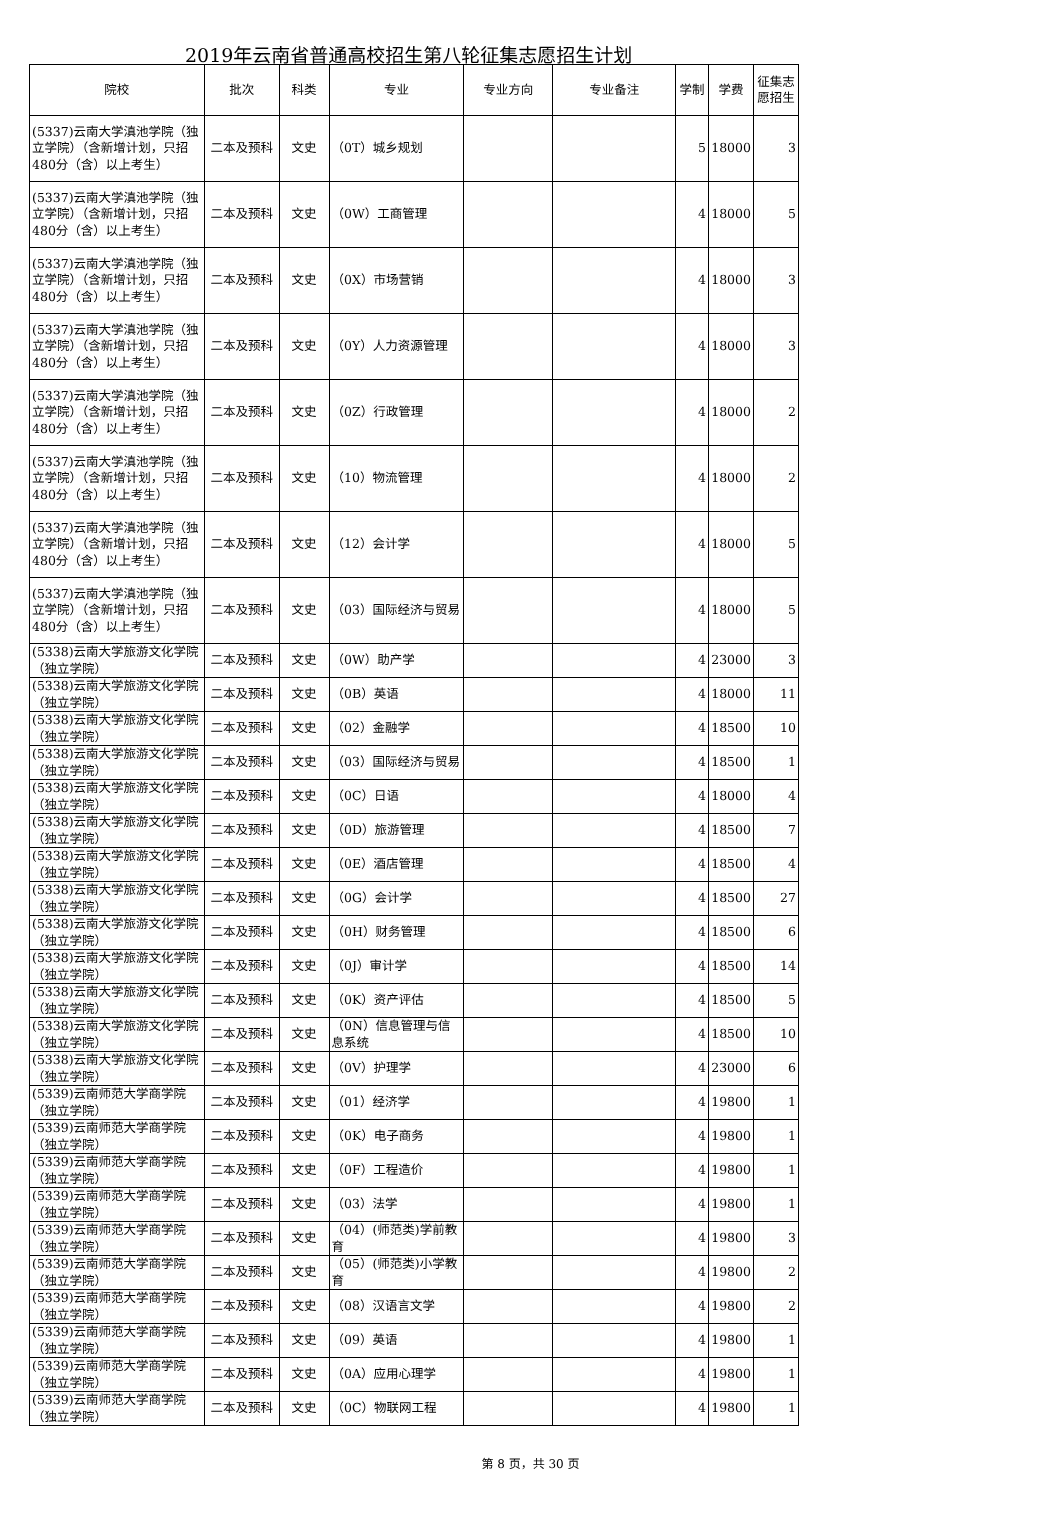2019年云南省普通高校招生第八轮征集志愿招生计划
| 院校 | 批次 | 科类 | 专业 | 专业方向 | 专业备注 | 学制 | 学费 | 征集志愿招生 |
| --- | --- | --- | --- | --- | --- | --- | --- | --- |
| (5337)云南大学滇池学院（独立学院）（含新增计划，只招480分（含）以上考生） | 二本及预科 | 文史 | （0T）城乡规划 | | | 5 | 18000 | 3 |
| (5337)云南大学滇池学院（独立学院）（含新增计划，只招480分（含）以上考生） | 二本及预科 | 文史 | （0W）工商管理 | | | 4 | 18000 | 5 |
| (5337)云南大学滇池学院（独立学院）（含新增计划，只招480分（含）以上考生） | 二本及预科 | 文史 | （0X）市场营销 | | | 4 | 18000 | 3 |
| (5337)云南大学滇池学院（独立学院）（含新增计划，只招480分（含）以上考生） | 二本及预科 | 文史 | （0Y）人力资源管理 | | | 4 | 18000 | 3 |
| (5337)云南大学滇池学院（独立学院）（含新增计划，只招480分（含）以上考生） | 二本及预科 | 文史 | （0Z）行政管理 | | | 4 | 18000 | 2 |
| (5337)云南大学滇池学院（独立学院）（含新增计划，只招480分（含）以上考生） | 二本及预科 | 文史 | （10）物流管理 | | | 4 | 18000 | 2 |
| (5337)云南大学滇池学院（独立学院）（含新增计划，只招480分（含）以上考生） | 二本及预科 | 文史 | （12）会计学 | | | 4 | 18000 | 5 |
| (5337)云南大学滇池学院（独立学院）（含新增计划，只招480分（含）以上考生） | 二本及预科 | 文史 | （03）国际经济与贸易 | | | 4 | 18000 | 5 |
| (5338)云南大学旅游文化学院（独立学院） | 二本及预科 | 文史 | （0W）助产学 | | | 4 | 23000 | 3 |
| (5338)云南大学旅游文化学院（独立学院） | 二本及预科 | 文史 | （0B）英语 | | | 4 | 18000 | 11 |
| (5338)云南大学旅游文化学院（独立学院） | 二本及预科 | 文史 | （02）金融学 | | | 4 | 18500 | 10 |
| (5338)云南大学旅游文化学院（独立学院） | 二本及预科 | 文史 | （03）国际经济与贸易 | | | 4 | 18500 | 1 |
| (5338)云南大学旅游文化学院（独立学院） | 二本及预科 | 文史 | （0C）日语 | | | 4 | 18000 | 4 |
| (5338)云南大学旅游文化学院（独立学院） | 二本及预科 | 文史 | （0D）旅游管理 | | | 4 | 18500 | 7 |
| (5338)云南大学旅游文化学院（独立学院） | 二本及预科 | 文史 | （0E）酒店管理 | | | 4 | 18500 | 4 |
| (5338)云南大学旅游文化学院（独立学院） | 二本及预科 | 文史 | （0G）会计学 | | | 4 | 18500 | 27 |
| (5338)云南大学旅游文化学院（独立学院） | 二本及预科 | 文史 | （0H）财务管理 | | | 4 | 18500 | 6 |
| (5338)云南大学旅游文化学院（独立学院） | 二本及预科 | 文史 | （0J）审计学 | | | 4 | 18500 | 14 |
| (5338)云南大学旅游文化学院（独立学院） | 二本及预科 | 文史 | （0K）资产评估 | | | 4 | 18500 | 5 |
| (5338)云南大学旅游文化学院（独立学院） | 二本及预科 | 文史 | （0N）信息管理与信息系统 | | | 4 | 18500 | 10 |
| (5338)云南大学旅游文化学院（独立学院） | 二本及预科 | 文史 | （0V）护理学 | | | 4 | 23000 | 6 |
| (5339)云南师范大学商学院（独立学院） | 二本及预科 | 文史 | （01）经济学 | | | 4 | 19800 | 1 |
| (5339)云南师范大学商学院（独立学院） | 二本及预科 | 文史 | （0K）电子商务 | | | 4 | 19800 | 1 |
| (5339)云南师范大学商学院（独立学院） | 二本及预科 | 文史 | （0F）工程造价 | | | 4 | 19800 | 1 |
| (5339)云南师范大学商学院（独立学院） | 二本及预科 | 文史 | （03）法学 | | | 4 | 19800 | 1 |
| (5339)云南师范大学商学院（独立学院） | 二本及预科 | 文史 | （04）(师范类)学前教育 | | | 4 | 19800 | 3 |
| (5339)云南师范大学商学院（独立学院） | 二本及预科 | 文史 | （05）(师范类)小学教育 | | | 4 | 19800 | 2 |
| (5339)云南师范大学商学院（独立学院） | 二本及预科 | 文史 | （08）汉语言文学 | | | 4 | 19800 | 2 |
| (5339)云南师范大学商学院（独立学院） | 二本及预科 | 文史 | （09）英语 | | | 4 | 19800 | 1 |
| (5339)云南师范大学商学院（独立学院） | 二本及预科 | 文史 | （0A）应用心理学 | | | 4 | 19800 | 1 |
| (5339)云南师范大学商学院（独立学院） | 二本及预科 | 文史 | （0C）物联网工程 | | | 4 | 19800 | 1 |
第 8 页，共 30 页